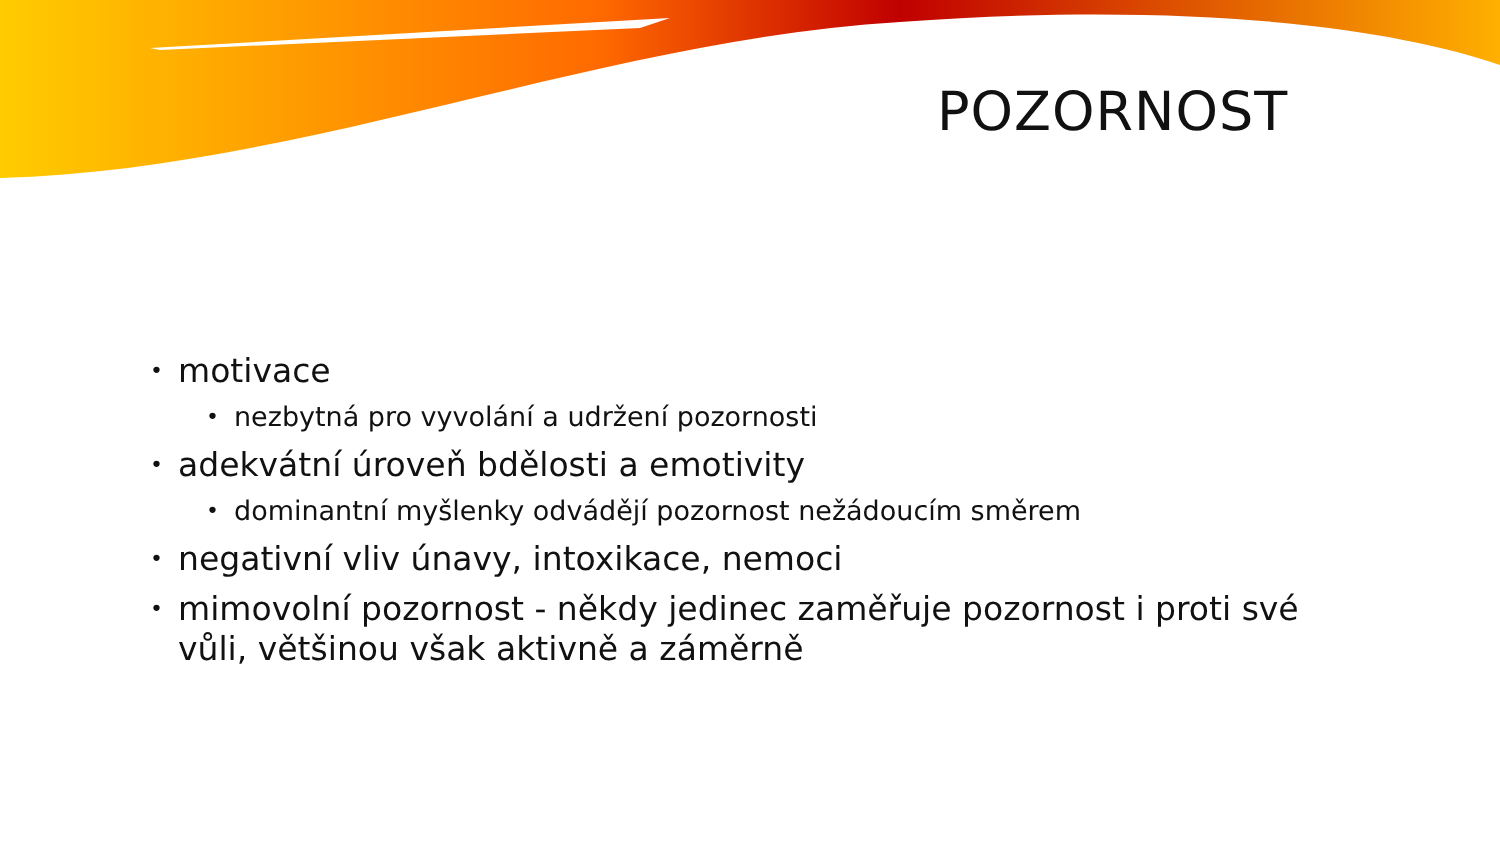POZORNOST
• motivace
• nezbytná pro vyvolání a udržení pozornosti
• adekvátní úroveň bdělosti a emotivity
• dominantní myšlenky odvádějí pozornost nežádoucím směrem
• negativní vliv únavy, intoxikace, nemoci
• mimovolní pozornost - někdy jedinec zaměřuje pozornost i proti své vůli, většinou však aktivně a záměrně